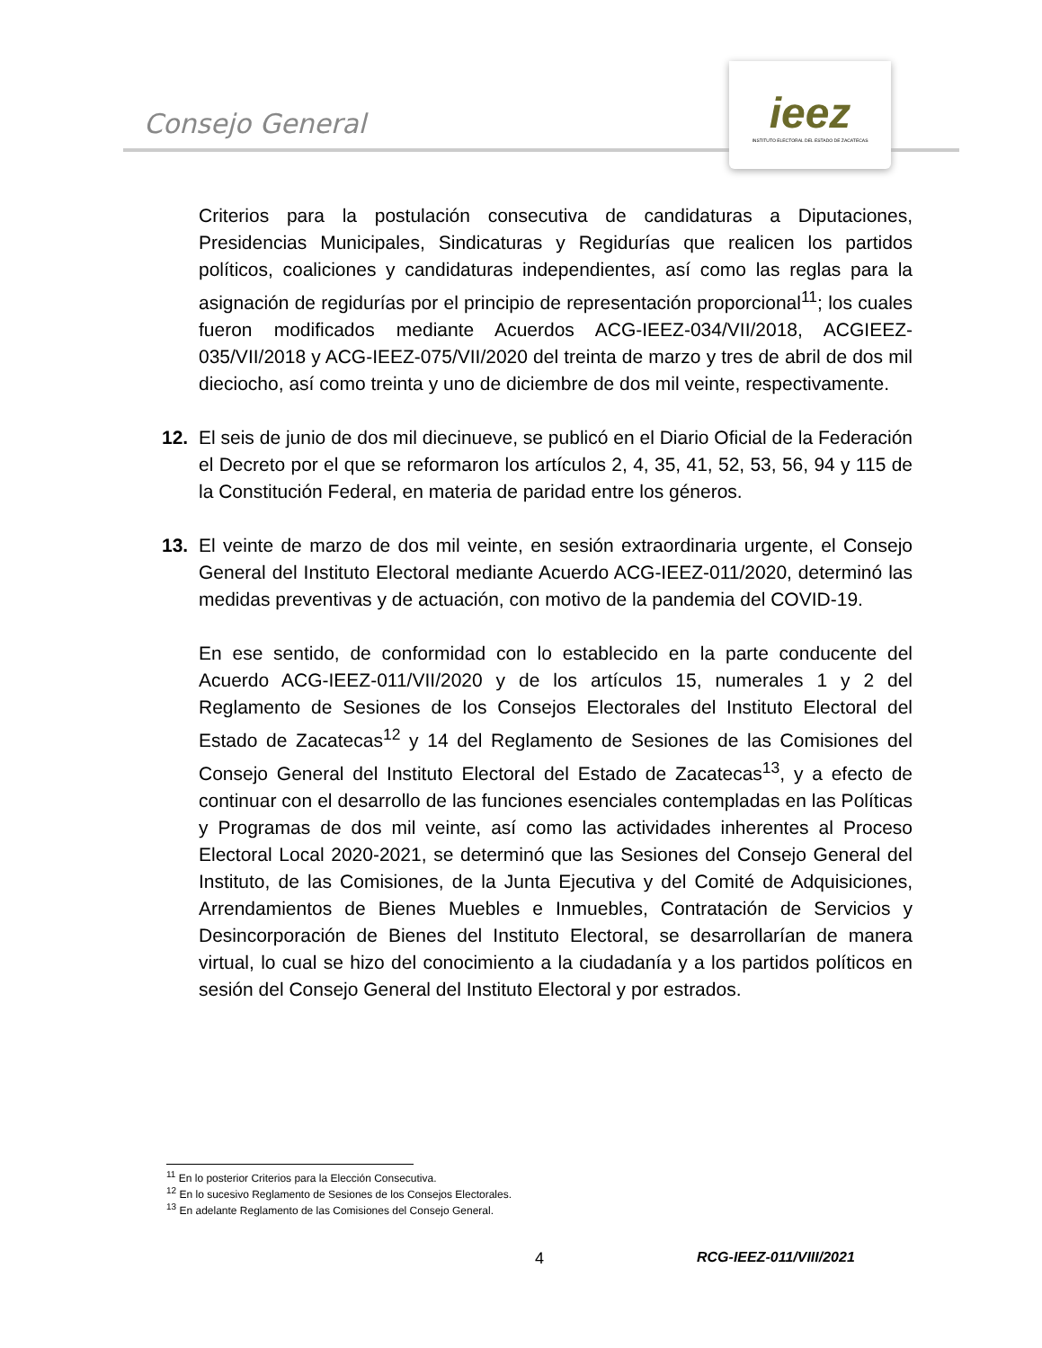Consejo General
ieez
INSTITUTO ELECTORAL DEL ESTADO DE ZACATECAS
Criterios para la postulación consecutiva de candidaturas a Diputaciones, Presidencias Municipales, Sindicaturas y Regidurías que realicen los partidos políticos, coaliciones y candidaturas independientes, así como las reglas para la asignación de regidurías por el principio de representación proporcional<sup>11</sup>; los cuales fueron modificados mediante Acuerdos ACG-IEEZ-034/VII/2018, ACGIEEZ-035/VII/2018 y ACG-IEEZ-075/VII/2020 del treinta de marzo y tres de abril de dos mil dieciocho, así como treinta y uno de diciembre de dos mil veinte, respectivamente.
12. El seis de junio de dos mil diecinueve, se publicó en el Diario Oficial de la Federación el Decreto por el que se reformaron los artículos 2, 4, 35, 41, 52, 53, 56, 94 y 115 de la Constitución Federal, en materia de paridad entre los géneros.
13. El veinte de marzo de dos mil veinte, en sesión extraordinaria urgente, el Consejo General del Instituto Electoral mediante Acuerdo ACG-IEEZ-011/2020, determinó las medidas preventivas y de actuación, con motivo de la pandemia del COVID-19.
En ese sentido, de conformidad con lo establecido en la parte conducente del Acuerdo ACG-IEEZ-011/VII/2020 y de los artículos 15, numerales 1 y 2 del Reglamento de Sesiones de los Consejos Electorales del Instituto Electoral del Estado de Zacatecas<sup>12</sup> y 14 del Reglamento de Sesiones de las Comisiones del Consejo General del Instituto Electoral del Estado de Zacatecas<sup>13</sup>, y a efecto de continuar con el desarrollo de las funciones esenciales contempladas en las Políticas y Programas de dos mil veinte, así como las actividades inherentes al Proceso Electoral Local 2020-2021, se determinó que las Sesiones del Consejo General del Instituto, de las Comisiones, de la Junta Ejecutiva y del Comité de Adquisiciones, Arrendamientos de Bienes Muebles e Inmuebles, Contratación de Servicios y Desincorporación de Bienes del Instituto Electoral, se desarrollarían de manera virtual, lo cual se hizo del conocimiento a la ciudadanía y a los partidos políticos en sesión del Consejo General del Instituto Electoral y por estrados.
<sup>11</sup> En lo posterior Criterios para la Elección Consecutiva.
<sup>12</sup> En lo sucesivo Reglamento de Sesiones de los Consejos Electorales.
<sup>13</sup> En adelante Reglamento de las Comisiones del Consejo General.
4 RCG-IEEZ-011/VIII/2021